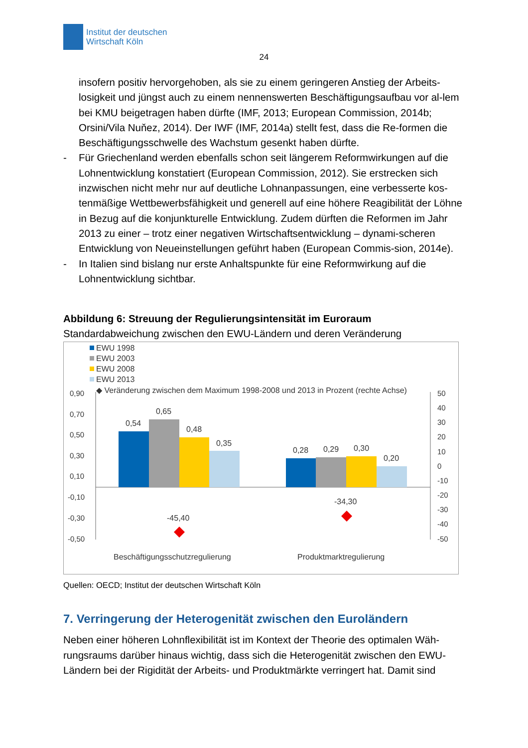Institut der deutschen
Wirtschaft Köln
24
insofern positiv hervorgehoben, als sie zu einem geringeren Anstieg der Arbeits-losigkeit und jüngst auch zu einem nennenswerten Beschäftigungsaufbau vor al-lem bei KMU beigetragen haben dürfte (IMF, 2013; European Commission, 2014b; Orsini/Vila Nuňez, 2014). Der IWF (IMF, 2014a) stellt fest, dass die Re-formen die Beschäftigungsschwelle des Wachstum gesenkt haben dürfte.
- Für Griechenland werden ebenfalls schon seit längerem Reformwirkungen auf die Lohnentwicklung konstatiert (European Commission, 2012). Sie erstrecken sich inzwischen nicht mehr nur auf deutliche Lohnanpassungen, eine verbesserte kos-tenmäßige Wettbewerbsfähigkeit und generell auf eine höhere Reagibilität der Löhne in Bezug auf die konjunkturelle Entwicklung. Zudem dürften die Reformen im Jahr 2013 zu einer – trotz einer negativen Wirtschaftsentwicklung – dynami-scheren Entwicklung von Neueinstellungen geführt haben (European Commis-sion, 2014e).
- In Italien sind bislang nur erste Anhaltspunkte für eine Reformwirkung auf die Lohnentwicklung sichtbar.
Abbildung 6: Streuung der Regulierungsintensität im Euroraum
Standardabweichung zwischen den EWU-Ländern und deren Veränderung
EWU 1998
EWU 2003
EWU 2008
EWU 2013
◆ Veränderung zwischen dem Maximum 1998-2008 und 2013 in Prozent (rechte Achse)
0,90
0,70
0,50
0,30
0,10
-0,10
-0,30
-0,50
50
40
30
20
10
0
-10
-20
-30
-40
-50
0,54
0,65
0,48
0,35
0,28
0,29
0,30
0,20
-45,40
-34,30
Beschäftigungsschutzregulierung
Produktmarktregulierung
Quellen: OECD; Institut der deutschen Wirtschaft Köln
7. Verringerung der Heterogenität zwischen den Euroländern
Neben einer höheren Lohnflexibilität ist im Kontext der Theorie des optimalen Wäh-rungsraums darüber hinaus wichtig, dass sich die Heterogenität zwischen den EWU-Ländern bei der Rigidität der Arbeits- und Produktmärkte verringert hat. Damit sind